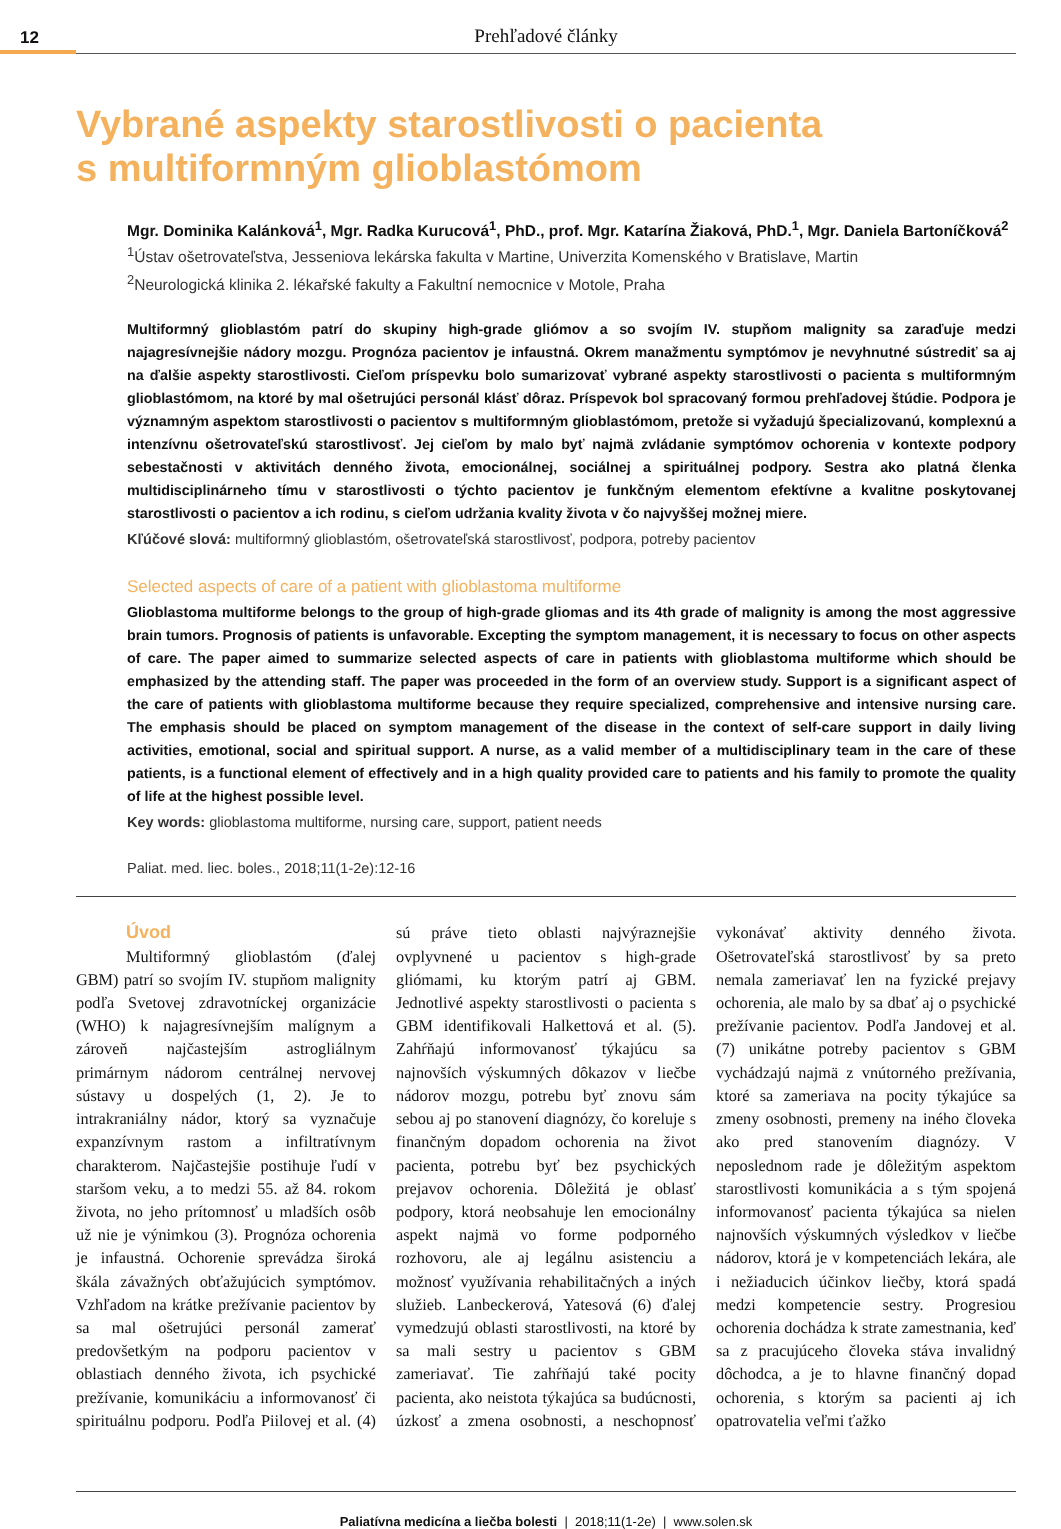12
Prehľadové články
Vybrané aspekty starostlivosti o pacienta
s multiformným glioblastómom
Mgr. Dominika Kalánková<sup>1</sup>, Mgr. Radka Kurucová<sup>1</sup>, PhD., prof. Mgr. Katarína Žiaková, PhD.<sup>1</sup>, Mgr. Daniela Bartoníčková<sup>2</sup>
<sup>1</sup> Ústav ošetrovateľstva, Jesseniova lekárska fakulta v Martine, Univerzita Komenského v Bratislave, Martin
<sup>2</sup> Neurologická klinika 2. lékařské fakulty a Fakultní nemocnice v Motole, Praha
Multiformný glioblastóm patrí do skupiny high-grade gliómov a so svojím IV. stupňom malignity sa zaraďuje medzi najagresívnejšie nádory mozgu. Prognóza pacientov je infaustná. Okrem manažmentu symptómov je nevyhnutné sústrediť sa aj na ďalšie aspekty starostlivosti. Cieľom príspevku bolo sumarizovať vybrané aspekty starostlivosti o pacienta s multiformným glioblastómom, na ktoré by mal ošetrujúci personál klásť dôraz. Príspevok bol spracovaný formou prehľadovej štúdie. Podpora je významným aspektom starostlivosti o pacientov s multiformným glioblastómom, pretože si vyžadujú špecializovanú, komplexnú a intenzívnu ošetrovateľskú starostlivosť. Jej cieľom by malo byť najmä zvládanie symptómov ochorenia v kontexte podpory sebestačnosti v aktivitách denného života, emocionálnej, sociálnej a spirituálnej podpory. Sestra ako platná členka multidisciplinárneho tímu v starostlivosti o týchto pacientov je funkčným elementom efektívne a kvalitne poskytovanej starostlivosti o pacientov a ich rodinu, s cieľom udržania kvality života v čo najvyššej možnej miere.
Kľúčové slová: multiformný glioblastóm, ošetrovateľská starostlivosť, podpora, potreby pacientov
Selected aspects of care of a patient with glioblastoma multiforme
Glioblastoma multiforme belongs to the group of high-grade gliomas and its 4th grade of malignity is among the most aggressive brain tumors. Prognosis of patients is unfavorable. Excepting the symptom management, it is necessary to focus on other aspects of care. The paper aimed to summarize selected aspects of care in patients with glioblastoma multiforme which should be emphasized by the attending staff. The paper was proceeded in the form of an overview study. Support is a significant aspect of the care of patients with glioblastoma multiforme because they require specialized, comprehensive and intensive nursing care. The emphasis should be placed on symptom management of the disease in the context of self-care support in daily living activities, emotional, social and spiritual support. A nurse, as a valid member of a multidisciplinary team in the care of these patients, is a functional element of effectively and in a high quality provided care to patients and his family to promote the quality of life at the highest possible level.
Key words: glioblastoma multiforme, nursing care, support, patient needs
Paliat. med. liec. boles., 2018;11(1-2e):12-16
Úvod
Multiformný glioblastóm (ďalej GBM) patrí so svojím IV. stupňom malignity podľa Svetovej zdravotníckej organizácie (WHO) k najagresívnejším malígnym a zároveň najčastejším astrogliálnym primárnym nádorom centrálnej nervovej sústavy u dospelých (1, 2). Je to intrakraniálny nádor, ktorý sa vyznačuje expanzívnym rastom a infiltratívnym charakterom. Najčastejšie postihuje ľudí v staršom veku, a to medzi 55. až 84. rokom života, no jeho prítomnosť u mladších osôb už nie je výnimkou (3). Prognóza ochorenia je infaustná. Ochorenie sprevádza široká škála závažných obťažujúcich symptómov. Vzhľadom na krátke prežívanie pacientov by sa mal ošetrujúci personál zamerať predovšetkým na podporu pacientov v oblastiach denného života, ich psychické prežívanie, komunikáciu a informovanosť či spirituálnu podporu. Podľa Piilovej et al. (4) sú práve tieto oblasti najvýraznejšie ovplyvnené u pacientov s high-grade gliómami, ku ktorým patrí aj GBM. Jednotlivé aspekty starostlivosti o pacienta s GBM identifikovali Halkettová et al. (5). Zahŕňajú informovanosť týkajúcu sa najnovších výskumných dôkazov v liečbe nádorov mozgu, potrebu byť znovu sám sebou aj po stanovení diagnózy, čo koreluje s finančným dopadom ochorenia na život pacienta, potrebu byť bez psychických prejavov ochorenia. Dôležitá je oblasť podpory, ktorá neobsahuje len emocionálny aspekt najmä vo forme podporného rozhovoru, ale aj legálnu asistenciu a možnosť využívania rehabilitačných a iných služieb. Lanbeckerová, Yatesová (6) ďalej vymedzujú oblasti starostlivosti, na ktoré by sa mali sestry u pacientov s GBM zameriavať. Tie zahŕňajú také pocity pacienta, ako neistota týkajúca sa budúcnosti, úzkosť a zmena osobnosti, a neschopnosť vykonávať aktivity denného života. Ošetrovateľská starostlivosť by sa preto nemala zameriavať len na fyzické prejavy ochorenia, ale malo by sa dbať aj o psychické prežívanie pacientov. Podľa Jandovej et al. (7) unikátne potreby pacientov s GBM vychádzajú najmä z vnútorného prežívania, ktoré sa zameriava na pocity týkajúce sa zmeny osobnosti, premeny na iného človeka ako pred stanovením diagnózy. V neposlednom rade je dôležitým aspektom starostlivosti komunikácia a s tým spojená informovanosť pacienta týkajúca sa nielen najnovších výskumných výsledkov v liečbe nádorov, ktorá je v kompetenciách lekára, ale i nežiaducich účinkov liečby, ktorá spadá medzi kompetencie sestry. Progresiou ochorenia dochádza k strate zamestnania, keď sa z pracujúceho človeka stáva invalidný dôchodca, a je to hlavne finančný dopad ochorenia, s ktorým sa pacienti aj ich opatrovatelia veľmi ťažko
Paliatívna medicína a liečba bolesti | 2018;11(1-2e) | www.solen.sk